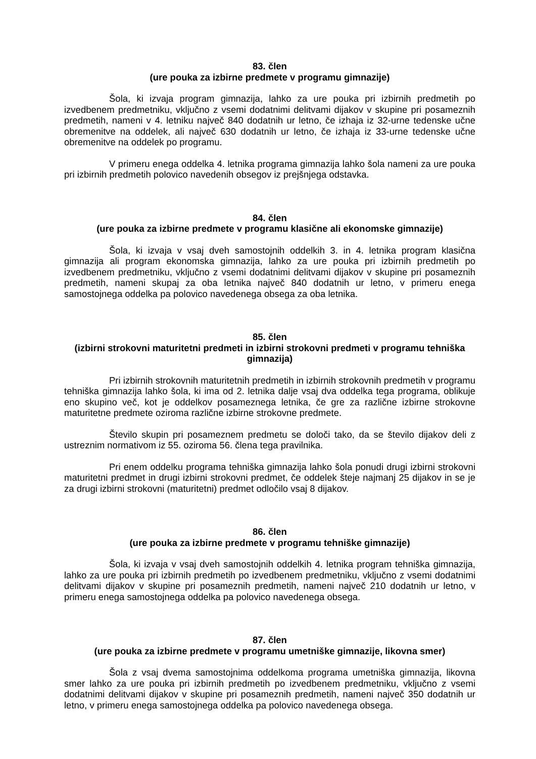83. člen
(ure pouka za izbirne predmete v programu gimnazije)
Šola, ki izvaja program gimnazija, lahko za ure pouka pri izbirnih predmetih po izvedbenem predmetniku, vključno z vsemi dodatnimi delitvami dijakov v skupine pri posameznih predmetih, nameni v 4. letniku največ 840 dodatnih ur letno, če izhaja iz 32-urne tedenske učne obremenitve na oddelek, ali največ 630 dodatnih ur letno, če izhaja iz 33-urne tedenske učne obremenitve na oddelek po programu.
V primeru enega oddelka 4. letnika programa gimnazija lahko šola nameni za ure pouka pri izbirnih predmetih polovico navedenih obsegov iz prejšnjega odstavka.
84. člen
(ure pouka za izbirne predmete v programu klasične ali ekonomske gimnazije)
Šola, ki izvaja v vsaj dveh samostojnih oddelkih 3. in 4. letnika program klasična gimnazija ali program ekonomska gimnazija, lahko za ure pouka pri izbirnih predmetih po izvedbenem predmetniku, vključno z vsemi dodatnimi delitvami dijakov v skupine pri posameznih predmetih, nameni skupaj za oba letnika največ 840 dodatnih ur letno, v primeru enega samostojnega oddelka pa polovico navedenega obsega za oba letnika.
85. člen
(izbirni strokovni maturitetni predmeti in izbirni strokovni predmeti v programu tehniška gimnazija)
Pri izbirnih strokovnih maturitetnih predmetih in izbirnih strokovnih predmetih v programu tehniška gimnazija lahko šola, ki ima od 2. letnika dalje vsaj dva oddelka tega programa, oblikuje eno skupino več, kot je oddelkov posameznega letnika, če gre za različne izbirne strokovne maturitetne predmete oziroma različne izbirne strokovne predmete.
Število skupin pri posameznem predmetu se določi tako, da se število dijakov deli z ustreznim normativom iz 55. oziroma 56. člena tega pravilnika.
Pri enem oddelku programa tehniška gimnazija lahko šola ponudi drugi izbirni strokovni maturitetni predmet in drugi izbirni strokovni predmet, če oddelek šteje najmanj 25 dijakov in se je za drugi izbirni strokovni (maturitetni) predmet odločilo vsaj 8 dijakov.
86. člen
(ure pouka za izbirne predmete v programu tehniške gimnazije)
Šola, ki izvaja v vsaj dveh samostojnih oddelkih 4. letnika program tehniška gimnazija, lahko za ure pouka pri izbirnih predmetih po izvedbenem predmetniku, vključno z vsemi dodatnimi delitvami dijakov v skupine pri posameznih predmetih, nameni največ 210 dodatnih ur letno, v primeru enega samostojnega oddelka pa polovico navedenega obsega.
87. člen
(ure pouka za izbirne predmete v programu umetniške gimnazije, likovna smer)
Šola z vsaj dvema samostojnima oddelkoma programa umetniška gimnazija, likovna smer lahko za ure pouka pri izbirnih predmetih po izvedbenem predmetniku, vključno z vsemi dodatnimi delitvami dijakov v skupine pri posameznih predmetih, nameni največ 350 dodatnih ur letno, v primeru enega samostojnega oddelka pa polovico navedenega obsega.